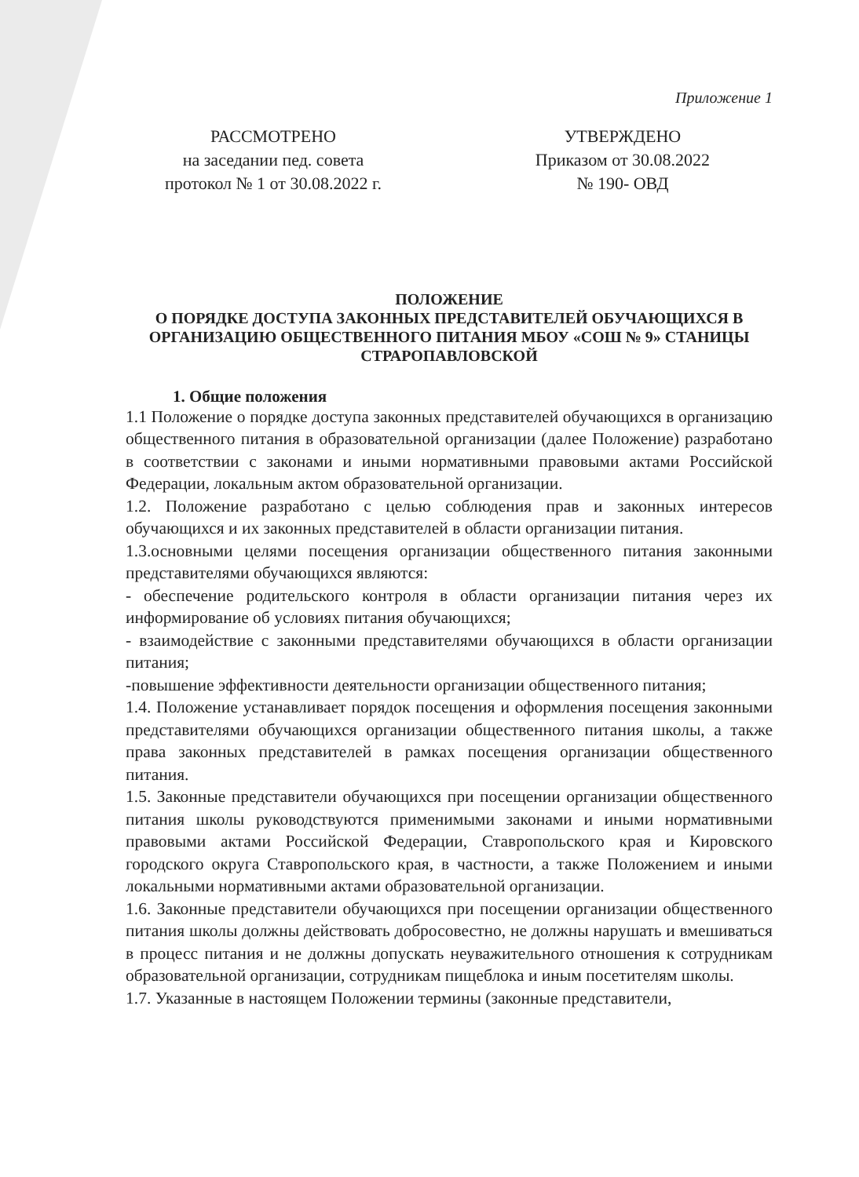Приложение 1
РАССМОТРЕНО
на заседании пед. совета
протокол № 1 от 30.08.2022 г.
УТВЕРЖДЕНО
Приказом от 30.08.2022
№ 190- ОВД
ПОЛОЖЕНИЕ
О ПОРЯДКЕ ДОСТУПА ЗАКОННЫХ ПРЕДСТАВИТЕЛЕЙ ОБУЧАЮЩИХСЯ В ОРГАНИЗАЦИЮ ОБЩЕСТВЕННОГО ПИТАНИЯ МБОУ «СОШ № 9» СТАНИЦЫ СТРАРОПАВЛОВСКОЙ
1. Общие положения
1.1 Положение о порядке доступа законных представителей обучающихся в организацию общественного питания в образовательной организации (далее Положение) разработано в соответствии с законами и иными нормативными правовыми актами Российской Федерации, локальным актом образовательной организации.
1.2. Положение разработано с целью соблюдения прав и законных интересов обучающихся и их законных представителей в области организации питания.
1.3.основными целями посещения организации общественного питания законными представителями обучающихся являются:
- обеспечение родительского контроля в области организации питания через их информирование об условиях питания обучающихся;
- взаимодействие с законными представителями обучающихся в области организации питания;
-повышение эффективности деятельности организации общественного питания;
1.4. Положение устанавливает порядок посещения и оформления посещения законными представителями обучающихся организации общественного питания школы, а также права законных представителей в рамках посещения организации общественного питания.
1.5. Законные представители обучающихся при посещении организации общественного питания школы руководствуются применимыми законами и иными нормативными правовыми актами Российской Федерации, Ставропольского края и Кировского городского округа Ставропольского края, в частности, а также Положением и иными локальными нормативными актами образовательной организации.
1.6. Законные представители обучающихся при посещении организации общественного питания школы должны действовать добросовестно, не должны нарушать и вмешиваться в процесс питания и не должны допускать неуважительного отношения к сотрудникам образовательной организации, сотрудникам пищеблока и иным посетителям школы.
1.7. Указанные в настоящем Положении термины (законные представители,